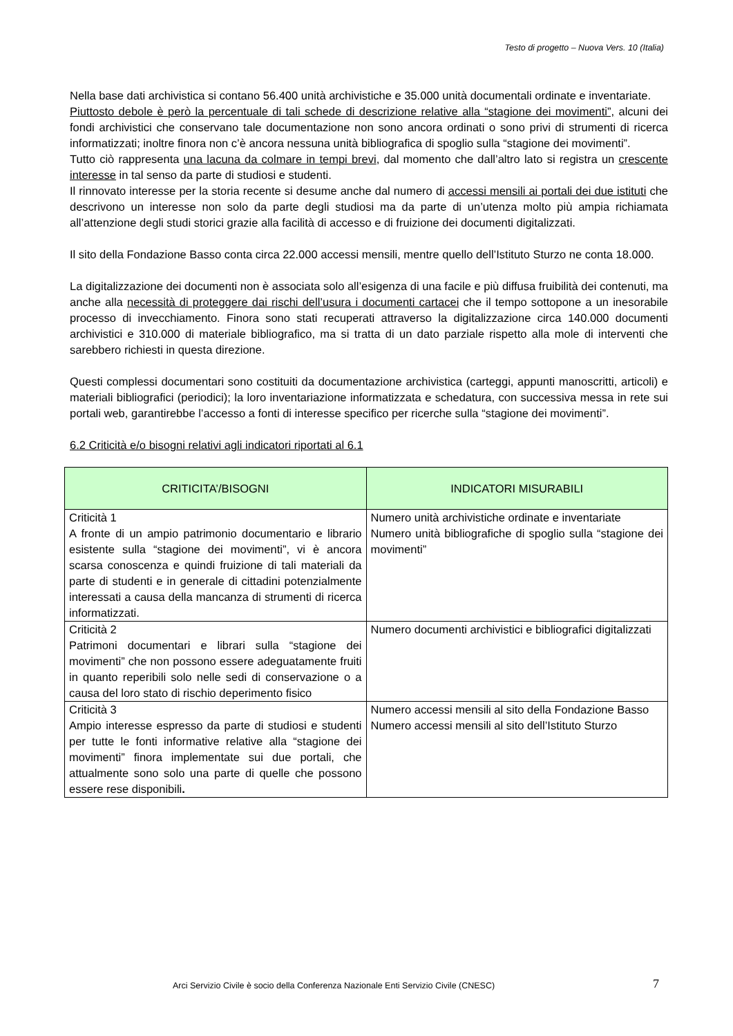Testo di progetto – Nuova Vers. 10 (Italia)
Nella base dati archivistica si contano 56.400 unità archivistiche e 35.000 unità documentali ordinate e inventariate.
Piuttosto debole è però la percentuale di tali schede di descrizione relative alla “stagione dei movimenti”, alcuni dei fondi archivistici che conservano tale documentazione non sono ancora ordinati o sono privi di strumenti di ricerca informatizzati; inoltre finora non c’è ancora nessuna unità bibliografica di spoglio sulla “stagione dei movimenti”.
Tutto ciò rappresenta una lacuna da colmare in tempi brevi, dal momento che dall’altro lato si registra un crescente interesse in tal senso da parte di studiosi e studenti.
Il rinnovato interesse per la storia recente si desume anche dal numero di accessi mensili ai portali dei due istituti che descrivono un interesse non solo da parte degli studiosi ma da parte di un’utenza molto più ampia richiamata all’attenzione degli studi storici grazie alla facilità di accesso e di fruizione dei documenti digitalizzati.
Il sito della Fondazione Basso conta circa 22.000 accessi mensili, mentre quello dell’Istituto Sturzo ne conta 18.000.
La digitalizzazione dei documenti non è associata solo all’esigenza di una facile e più diffusa fruibilità dei contenuti, ma anche alla necessità di proteggere dai rischi dell’usura i documenti cartacei che il tempo sottopone a un inesorabile processo di invecchiamento. Finora sono stati recuperati attraverso la digitalizzazione circa 140.000 documenti archivistici e 310.000 di materiale bibliografico, ma si tratta di un dato parziale rispetto alla mole di interventi che sarebbero richiesti in questa direzione.
Questi complessi documentari sono costituiti da documentazione archivistica (carteggi, appunti manoscritti, articoli) e materiali bibliografici (periodici); la loro inventariazione informatizzata e schedatura, con successiva messa in rete sui portali web, garantirebbe l’accesso a fonti di interesse specifico per ricerche sulla “stagione dei movimenti”.
6.2 Criticità e/o bisogni relativi agli indicatori riportati al 6.1
| CRITICITA’/BISOGNI | INDICATORI MISURABILI |
| --- | --- |
| Criticità 1 A fronte di un ampio patrimonio documentario e librario esistente sulla “stagione dei movimenti”, vi è ancora scarsa conoscenza e quindi fruizione di tali materiali da parte di studenti e in generale di cittadini potenzialmente interessati a causa della mancanza di strumenti di ricerca informatizzati. | Numero unità archivistiche ordinate e inventariate Numero unità bibliografiche di spoglio sulla “stagione dei movimenti” |
| Criticità 2 Patrimoni documentari e librari sulla “stagione dei movimenti” che non possono essere adeguatamente fruiti in quanto reperibili solo nelle sedi di conservazione o a causa del loro stato di rischio deperimento fisico | Numero documenti archivistici e bibliografici digitalizzati |
| Criticità 3 Ampio interesse espresso da parte di studiosi e studenti per tutte le fonti informative relative alla “stagione dei movimenti” finora implementate sui due portali, che attualmente sono solo una parte di quelle che possono essere rese disponibili . | Numero accessi mensili al sito della Fondazione Basso Numero accessi mensili al sito dell’Istituto Sturzo |
Arci Servizio Civile è socio della Conferenza Nazionale Enti Servizio Civile (CNESC)
7